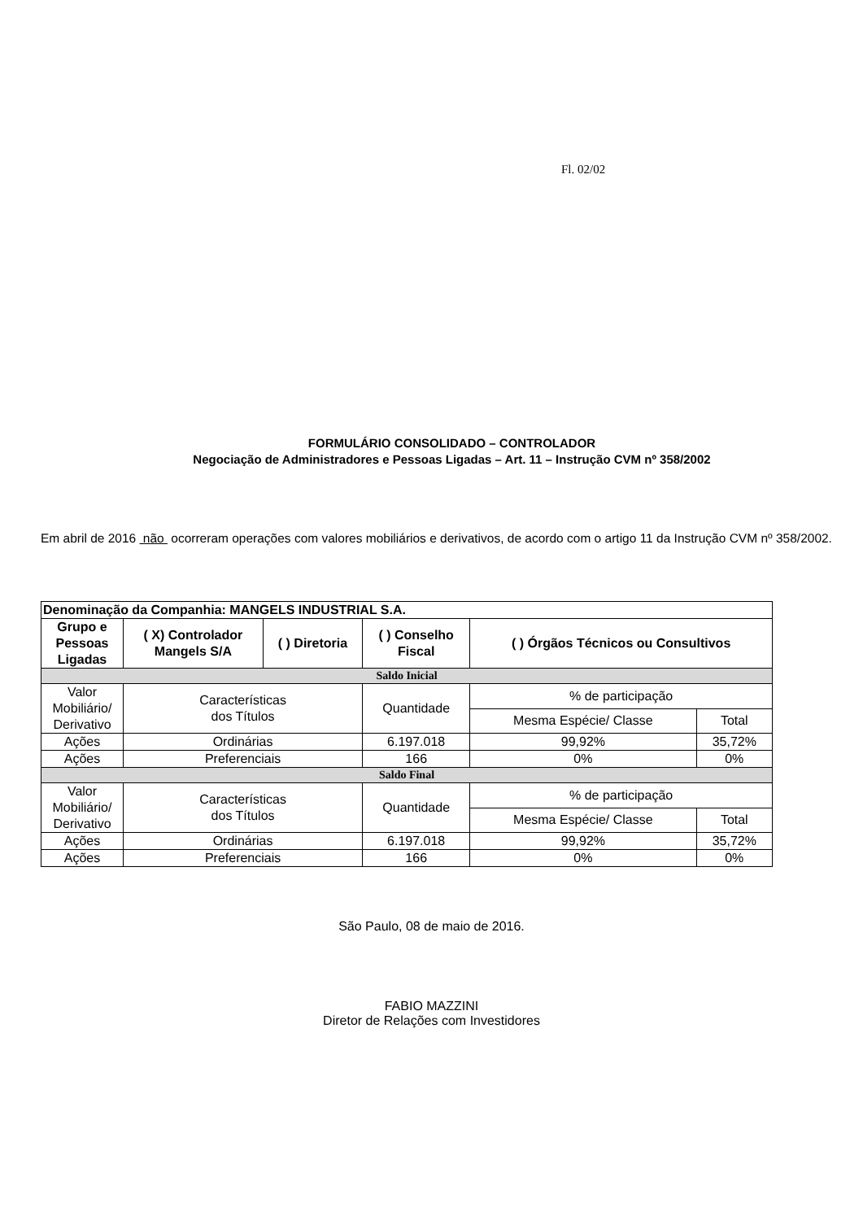Fl. 02/02
FORMULÁRIO CONSOLIDADO – CONTROLADOR
Negociação de Administradores e Pessoas Ligadas – Art. 11 – Instrução CVM nº 358/2002
Em abril de 2016 não ocorreram operações com valores mobiliários e derivativos, de acordo com o artigo 11 da Instrução CVM nº 358/2002.
| Denominação da Companhia: MANGELS INDUSTRIAL S.A. | | | | | |
| --- | --- | --- | --- | --- | --- |
| Grupo e Pessoas Ligadas | ( X) Controlador Mangels S/A | ( ) Diretoria | ( ) Conselho Fiscal | ( ) Órgãos Técnicos ou Consultivos | |
| Saldo Inicial | | | | | |
| Valor Mobiliário/ Derivativo | Características dos Títulos | | Quantidade | % de participação | |
| | | | | Mesma Espécie/ Classe | Total |
| Ações | Ordinárias | | 6.197.018 | 99,92% | 35,72% |
| Ações | Preferenciais | | 166 | 0% | 0% |
| Saldo Final | | | | | |
| Valor Mobiliário/ Derivativo | Características dos Títulos | | Quantidade | % de participação | |
| | | | | Mesma Espécie/ Classe | Total |
| Ações | Ordinárias | | 6.197.018 | 99,92% | 35,72% |
| Ações | Preferenciais | | 166 | 0% | 0% |
São Paulo, 08 de maio de 2016.
FABIO MAZZINI
Diretor de Relações com Investidores